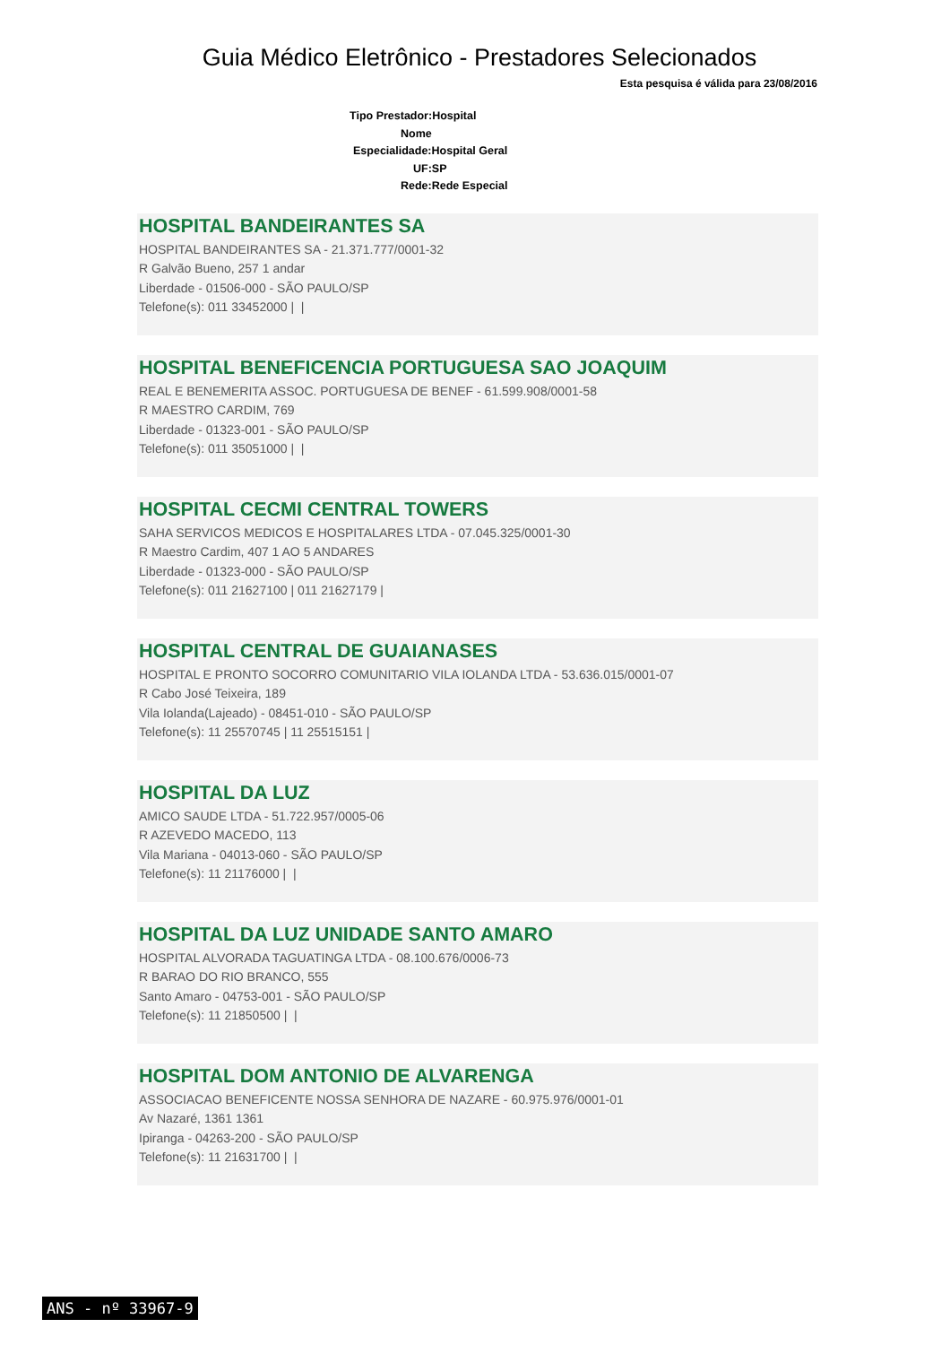Guia Médico Eletrônico - Prestadores Selecionados
Esta pesquisa é válida para 23/08/2016
Tipo Prestador:Hospital
Nome
Especialidade:Hospital Geral
UF:SP
Rede:Rede Especial
HOSPITAL BANDEIRANTES SA
HOSPITAL BANDEIRANTES SA - 21.371.777/0001-32
R Galvão Bueno, 257 1 andar
Liberdade - 01506-000 - SÃO PAULO/SP
Telefone(s): 011 33452000 | |
HOSPITAL BENEFICENCIA PORTUGUESA SAO JOAQUIM
REAL E BENEMERITA ASSOC. PORTUGUESA DE BENEF - 61.599.908/0001-58
R MAESTRO CARDIM, 769
Liberdade - 01323-001 - SÃO PAULO/SP
Telefone(s): 011 35051000 | |
HOSPITAL CECMI CENTRAL TOWERS
SAHA SERVICOS MEDICOS E HOSPITALARES LTDA - 07.045.325/0001-30
R Maestro Cardim, 407 1 AO 5 ANDARES
Liberdade - 01323-000 - SÃO PAULO/SP
Telefone(s): 011 21627100 | 011 21627179 |
HOSPITAL CENTRAL DE GUAIANASES
HOSPITAL E PRONTO SOCORRO COMUNITARIO VILA IOLANDA LTDA - 53.636.015/0001-07
R Cabo José Teixeira, 189
Vila Iolanda(Lajeado) - 08451-010 - SÃO PAULO/SP
Telefone(s): 11 25570745 | 11 25515151 |
HOSPITAL DA LUZ
AMICO SAUDE LTDA - 51.722.957/0005-06
R AZEVEDO MACEDO, 113
Vila Mariana - 04013-060 - SÃO PAULO/SP
Telefone(s): 11 21176000 | |
HOSPITAL DA LUZ UNIDADE SANTO AMARO
HOSPITAL ALVORADA TAGUATINGA LTDA - 08.100.676/0006-73
R BARAO DO RIO BRANCO, 555
Santo Amaro - 04753-001 - SÃO PAULO/SP
Telefone(s): 11 21850500 | |
HOSPITAL DOM ANTONIO DE ALVARENGA
ASSOCIACAO BENEFICENTE NOSSA SENHORA DE NAZARE - 60.975.976/0001-01
Av Nazaré, 1361 1361
Ipiranga - 04263-200 - SÃO PAULO/SP
Telefone(s): 11 21631700 | |
ANS - nº 33967-9